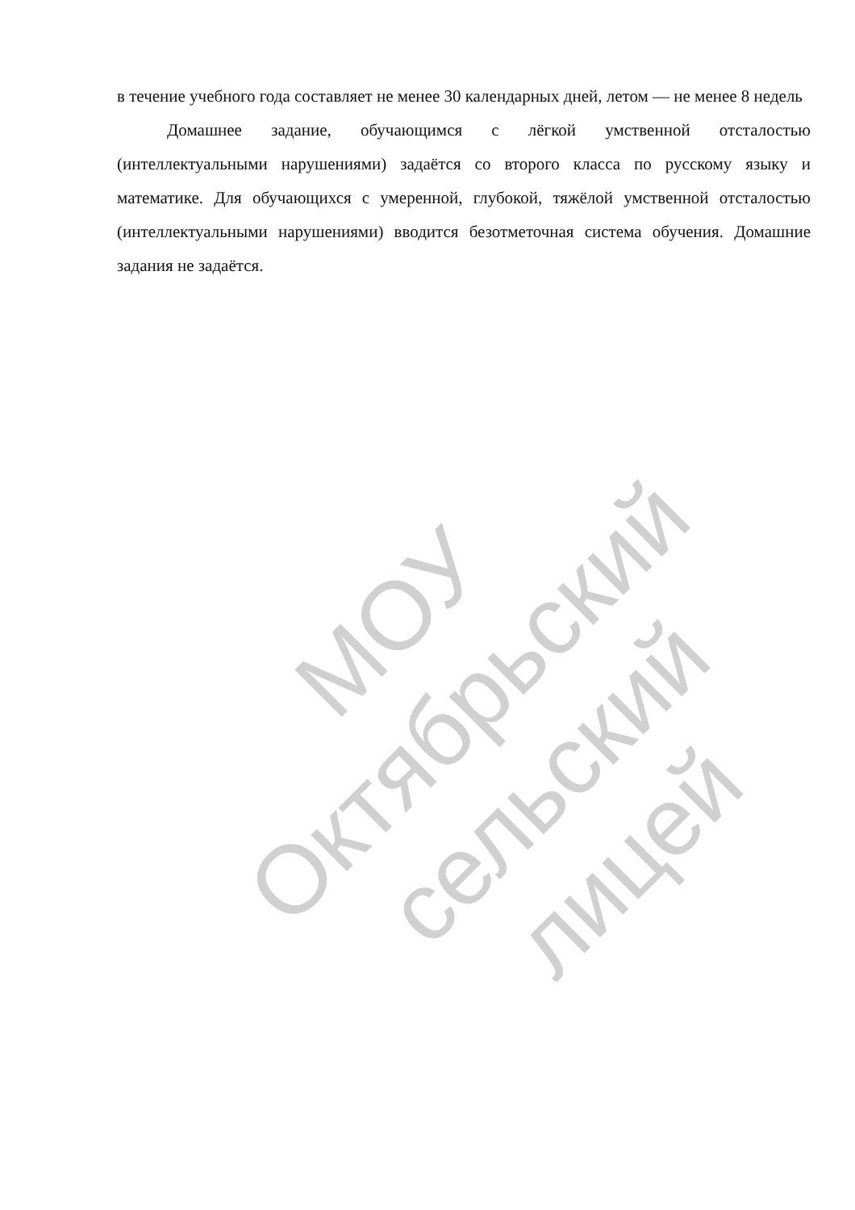в течение учебного года составляет не менее 30 календарных дней, летом — не менее 8 недель
Домашнее задание, обучающимся с лёгкой умственной отсталостью (интеллектуальными нарушениями) задаётся со второго класса по русскому языку и математике. Для обучающихся с умеренной, глубокой, тяжёлой умственной отсталостью (интеллектуальными нарушениями) вводится безотметочная система обучения. Домашние задания не задаётся.
МОУ Октябрьский сельский лицей